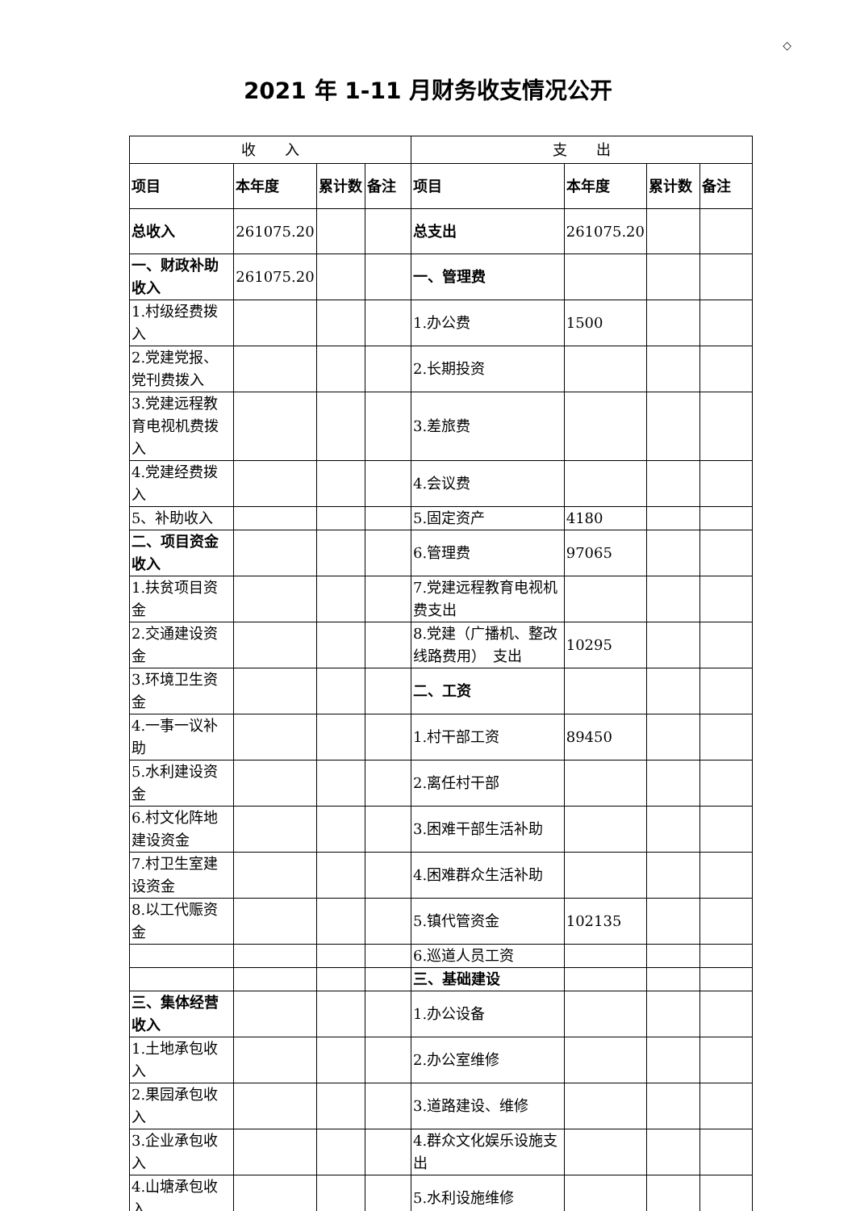◇
2021 年 1-11 月财务收支情况公开
| 收 入 | | | | 支 出 | | | |
| --- | --- | --- | --- | --- | --- | --- | --- |
| 项目 | 本年度 | 累计数 | 备注 | 项目 | 本年度 | 累计数 | 备注 |
| 总收入 | 261075.20 | | | 总支出 | 261075.20 | | |
| 一、财政补助收入 | 261075.20 | | | 一、管理费 | | | |
| 1.村级经费拨入 | | | | 1.办公费 | 1500 | | |
| 2.党建党报、党刊费拨入 | | | | 2.长期投资 | | | |
| 3.党建远程教育电视机费拨入 | | | | 3.差旅费 | | | |
| 4.党建经费拨入 | | | | 4.会议费 | | | |
| 5、补助收入 | | | | 5.固定资产 | 4180 | | |
| 二、项目资金收入 | | | | 6.管理费 | 97065 | | |
| 1.扶贫项目资金 | | | | 7.党建远程教育电视机费支出 | | | |
| 2.交通建设资金 | | | | 8.党建（广播机、整改线路费用） 支出 | 10295 | | |
| 3.环境卫生资金 | | | | 二、工资 | | | |
| 4.一事一议补助 | | | | 1.村干部工资 | 89450 | | |
| 5.水利建设资金 | | | | 2.离任村干部 | | | |
| 6.村文化阵地建设资金 | | | | 3.困难干部生活补助 | | | |
| 7.村卫生室建设资金 | | | | 4.困难群众生活补助 | | | |
| 8.以工代赈资金 | | | | 5.镇代管资金 | 102135 | | |
| | | | | 6.巡道人员工资 | | | |
| | | | | 三、基础建设 | | | |
| 三、集体经营收入 | | | | 1.办公设备 | | | |
| 1.土地承包收入 | | | | 2.办公室维修 | | | |
| 2.果园承包收入 | | | | 3.道路建设、维修 | | | |
| 3.企业承包收入 | | | | 4.群众文化娱乐设施支出 | | | |
| 4.山塘承包收入 | | | | 5.水利设施维修 | | | |